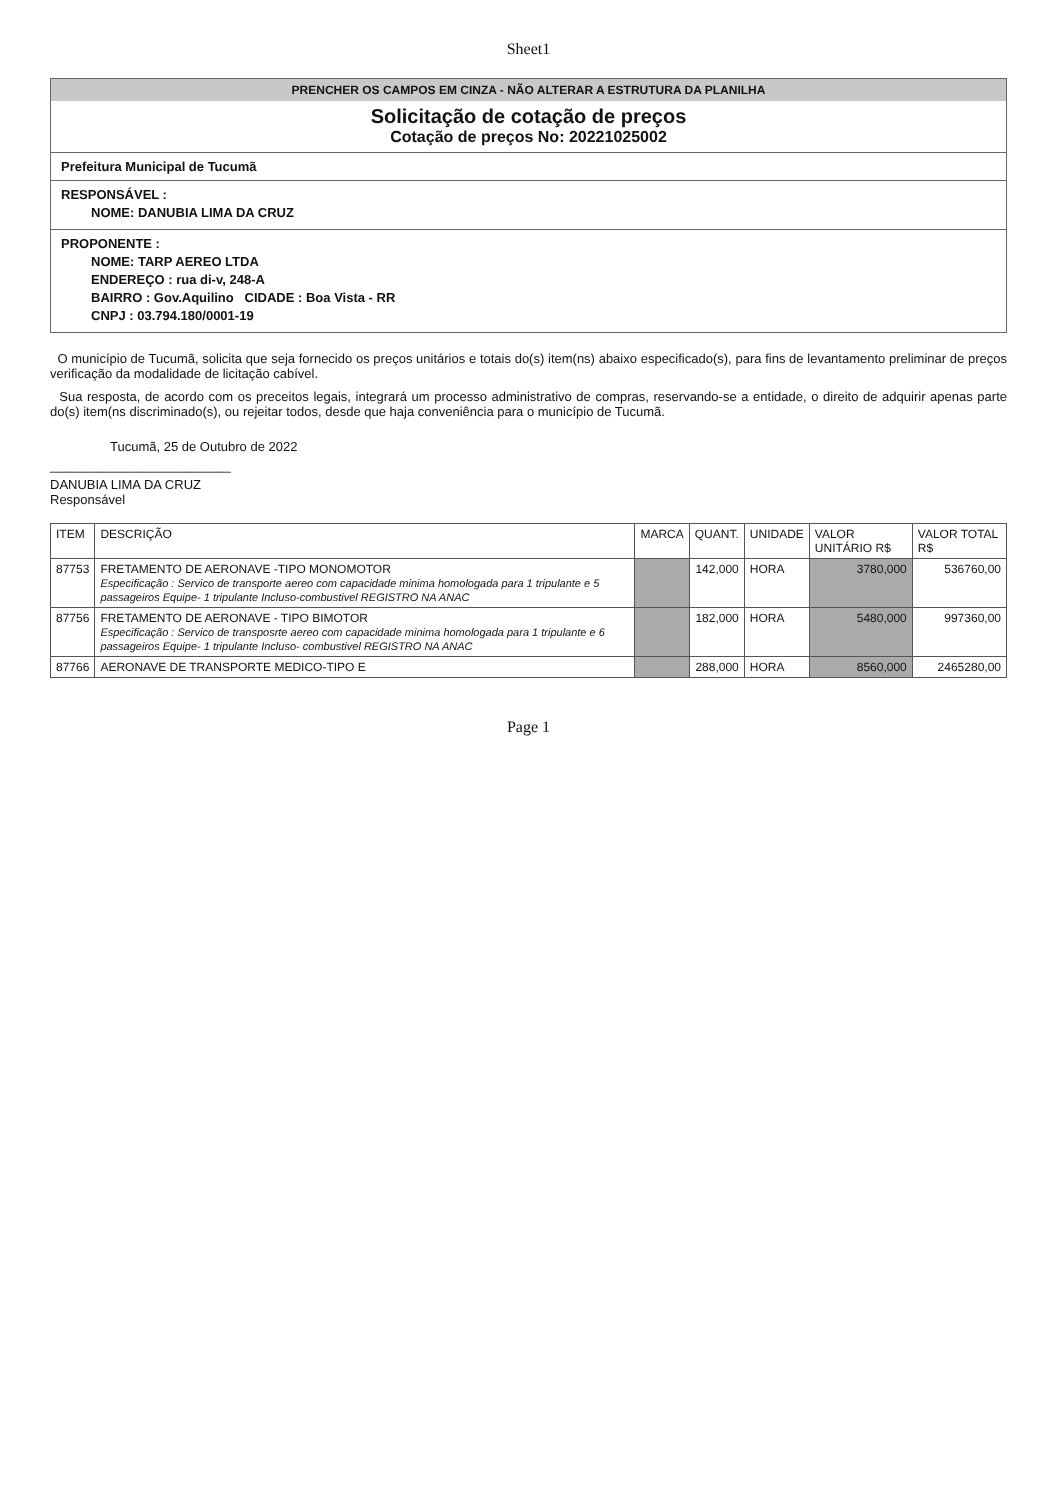Sheet1
PRENCHER OS CAMPOS EM CINZA - NÃO ALTERAR A ESTRUTURA DA PLANILHA
Solicitação de cotação de preços
Cotação de preços No: 20221025002
Prefeitura Municipal de Tucumã
RESPONSÁVEL :
NOME: DANUBIA LIMA DA CRUZ
PROPONENTE :
NOME: TARP AEREO LTDA
ENDEREÇO : rua di-v, 248-A
BAIRRO : Gov.Aquilino CIDADE : Boa Vista - RR
CNPJ : 03.794.180/0001-19
O município de Tucumã, solicita que seja fornecido os preços unitários e totais do(s) item(ns) abaixo especificado(s), para fins de levantamento preliminar de preços verificação da modalidade de licitação cabível.
Sua resposta, de acordo com os preceitos legais, integrará um processo administrativo de compras, reservando-se a entidade, o direito de adquirir apenas parte do(s) item(ns discriminado(s), ou rejeitar todos, desde que haja conveniência para o município de Tucumã.
Tucumã, 25 de Outubro de 2022
_________________________
DANUBIA LIMA DA CRUZ
Responsável
| ITEM | DESCRIÇÃO | MARCA | QUANT. | UNIDADE | VALOR UNITÁRIO R$ | VALOR TOTAL R$ |
| --- | --- | --- | --- | --- | --- | --- |
| 87753 | FRETAMENTO DE AERONAVE -TIPO MONOMOTOR Especificação : Servico de transporte aereo com capacidade minima homologada para 1 tripulante e 5 passageiros Equipe- 1 tripulante Incluso-combustivel REGISTRO NA ANAC | | 142,000 | HORA | 3780,000 | 536760,00 |
| 87756 | FRETAMENTO DE AERONAVE - TIPO BIMOTOR Especificação : Servico de transposrte aereo com capacidade minima homologada para 1 tripulante e 6 passageiros Equipe- 1 tripulante Incluso- combustivel REGISTRO NA ANAC | | 182,000 | HORA | 5480,000 | 997360,00 |
| 87766 | AERONAVE DE TRANSPORTE MEDICO-TIPO E | | 288,000 | HORA | 8560,000 | 2465280,00 |
Page 1